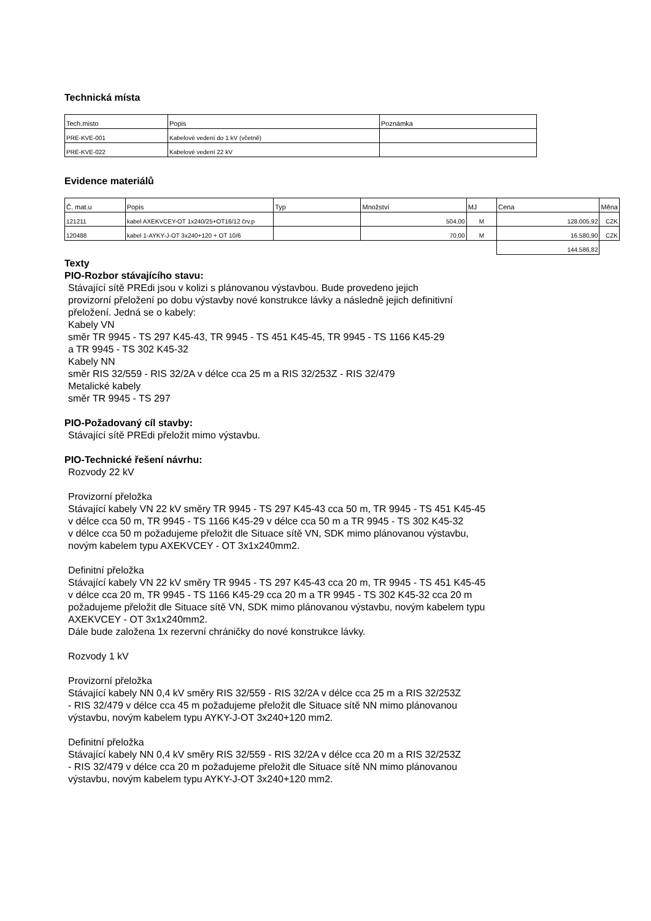Technická místa
| Tech.misto | Popis | Poznámka |
| --- | --- | --- |
| PRE-KVE-001 | Kabelové vedení do 1 kV (včetně) | |
| PRE-KVE-022 | Kabelové vedení 22 kV | |
Evidence materiálů
| Č. mat.u | Popis | Typ | Množství | MJ | Cena | Měna |
| --- | --- | --- | --- | --- | --- | --- |
| 121211 | kabel AXEKVCEY-OT 1x240/25+OT16/12 črv.p | | 504,00 | M | 128.005,92 | CZK |
| 120488 | kabel 1-AYKY-J-OT 3x240+120 + OT 10/6 | | 70,00 | M | 16.580,90 | CZK |
| | | | | | 144.586,82 | |
Texty
PIO-Rozbor stávajícího stavu:
Stávající sítě PREdi jsou v kolizi s plánovanou výstavbou. Bude provedeno jejich
provizorní přeložení po dobu výstavby nové konstrukce lávky a následně jejich definitivní
přeložení. Jedná se o kabely:
Kabely VN
směr TR 9945 - TS 297 K45-43, TR 9945 - TS 451 K45-45, TR 9945 - TS 1166 K45-29
a TR 9945 - TS 302 K45-32
Kabely NN
směr RIS 32/559 - RIS 32/2A v délce cca 25 m a RIS 32/253Z - RIS 32/479
Metalické kabely
směr TR 9945 - TS 297
PIO-Požadovaný cíl stavby:
Stávající sítě PREdi přeložit mimo výstavbu.
PIO-Technické řešení návrhu:
Rozvody 22 kV
Provizorní přeložka
Stávající kabely VN 22 kV směry TR 9945 - TS 297 K45-43 cca 50 m, TR 9945 - TS 451 K45-45
v délce cca 50 m, TR 9945 - TS 1166 K45-29 v délce cca 50 m a TR 9945 - TS 302 K45-32
v délce cca 50 m požadujeme přeložit dle Situace sítě VN, SDK mimo plánovanou výstavbu,
novým kabelem typu AXEKVCEY - OT 3x1x240mm2.
Definitní přeložka
Stávající kabely VN 22 kV směry TR 9945 - TS 297 K45-43 cca 20 m, TR 9945 - TS 451 K45-45
v délce cca 20 m, TR 9945 - TS 1166 K45-29 cca 20 m a TR 9945 - TS 302 K45-32 cca 20 m
požadujeme přeložit dle Situace sítě VN, SDK mimo plánovanou výstavbu, novým kabelem typu
AXEKVCEY - OT 3x1x240mm2.
Dále bude založena 1x rezervní chráničky do nové konstrukce lávky.
Rozvody 1 kV
Provizorní přeložka
Stávající kabely NN 0,4 kV směry RIS 32/559 - RIS 32/2A v délce cca 25 m a RIS 32/253Z
- RIS 32/479 v délce cca 45 m požadujeme přeložit dle Situace sítě NN mimo plánovanou
výstavbu, novým kabelem typu AYKY-J-OT 3x240+120 mm2.
Definitní přeložka
Stávající kabely NN 0,4 kV směry RIS 32/559 - RIS 32/2A v délce cca 20 m a RIS 32/253Z
- RIS 32/479 v délce cca 20 m požadujeme přeložit dle Situace sítě NN mimo plánovanou
výstavbu, novým kabelem typu AYKY-J-OT 3x240+120 mm2.